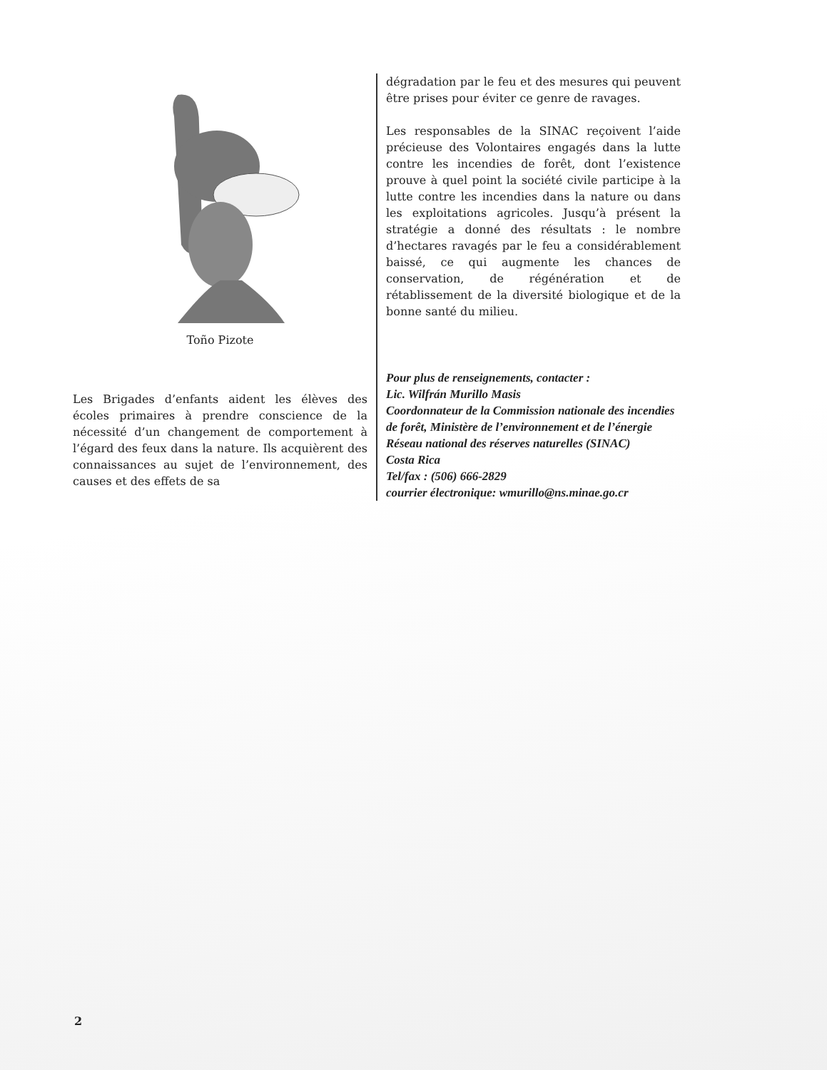Toño Pizote
Les Brigades d’enfants aident les élèves des écoles primaires à prendre conscience de la nécessité d’un changement de comportement à l’égard des feux dans la nature. Ils acquièrent des connaissances au sujet de l’environnement, des causes et des effets de sa
dégradation par le feu et des mesures qui peuvent être prises pour éviter ce genre de ravages.
Les responsables de la SINAC reçoivent l’aide précieuse des Volontaires engagés dans la lutte contre les incendies de forêt, dont l’existence prouve à quel point la société civile participe à la lutte contre les incendies dans la nature ou dans les exploitations agricoles. Jusqu’à présent la stratégie a donné des résultats : le nombre d’hectares ravagés par le feu a considérablement baissé, ce qui augmente les chances de conservation, de régénération et de rétablissement de la diversité biologique et de la bonne santé du milieu.
Pour plus de renseignements, contacter :
Lic. Wilfrán Murillo Masis
Coordonnateur de la Commission nationale des incendies de forêt, Ministère de l’environnement et de l’énergie
Réseau national des réserves naturelles (SINAC)
Costa Rica
Tel/fax : (506) 666-2829
courrier électronique: wmurillo@ns.minae.go.cr
2